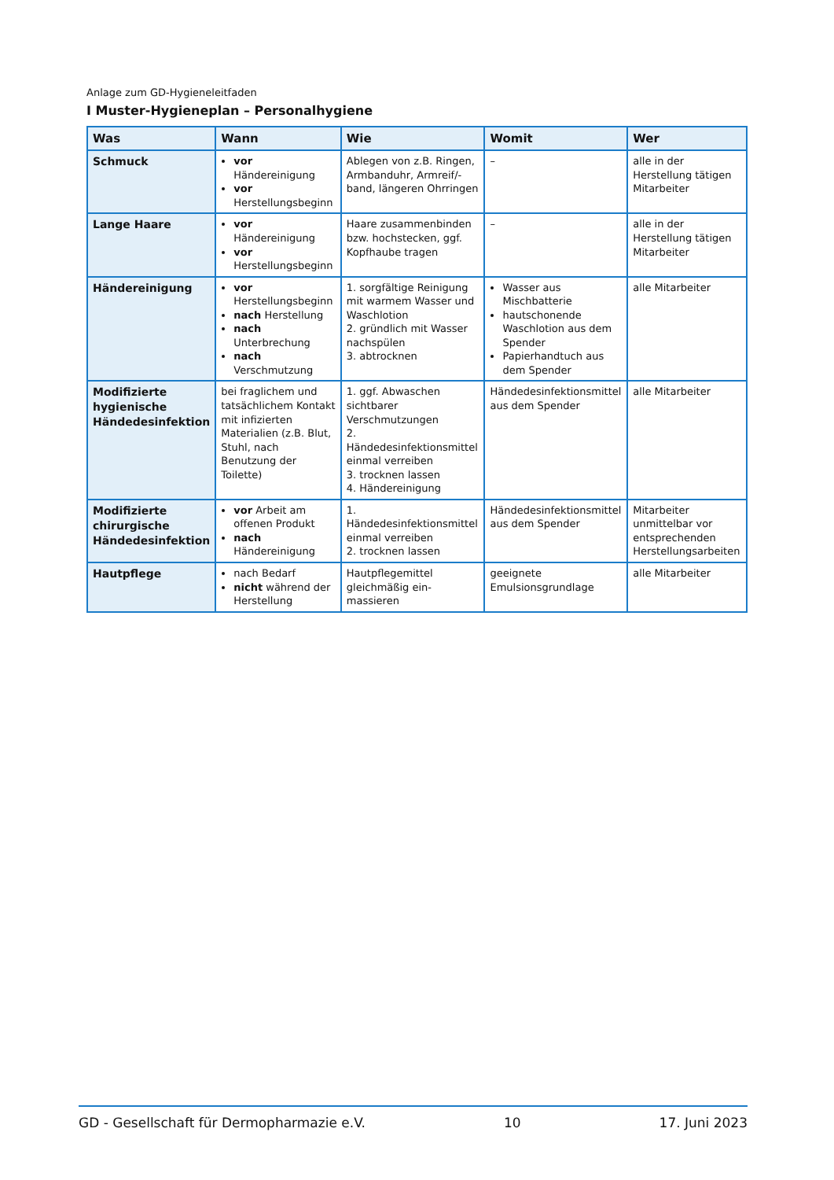Anlage zum GD-Hygieneleitfaden
I Muster-Hygieneplan – Personalhygiene
| Was | Wann | Wie | Womit | Wer |
| --- | --- | --- | --- | --- |
| Schmuck | vor Händereinigung vor Herstellungsbeginn | Ablegen von z.B. Ringen, Armbanduhr, Armreif/-band, längeren Ohrringen | – | alle in der Herstellung tätigen Mitarbeiter |
| Lange Haare | vor Händereinigung vor Herstellungsbeginn | Haare zusammenbinden bzw. hochstecken, ggf. Kopfhaube tragen | – | alle in der Herstellung tätigen Mitarbeiter |
| Händereinigung | vor Herstellungsbeginn nach Herstellung nach Unterbrechung nach Verschmutzung | 1. sorgfältige Reinigung mit warmem Wasser und Waschlotion 2. gründlich mit Wasser nachspülen 3. abtrocknen | Wasser aus Mischbatterie hautschonende Waschlotion aus dem Spender Papierhandtuch aus dem Spender | alle Mitarbeiter |
| Modifizierte hygienische Händedesinfektion | bei fraglichem und tatsächlichem Kontakt mit infizierten Materialien (z.B. Blut, Stuhl, nach Benutzung der Toilette) | 1. ggf. Abwaschen sichtbarer Verschmutzungen 2. Händedesinfektionsmittel einmal verreiben 3. trocknen lassen 4. Händereinigung | Händedesinfektionsmittel aus dem Spender | alle Mitarbeiter |
| Modifizierte chirurgische Händedesinfektion | vor Arbeit am offenen Produkt nach Händereinigung | 1. Händedesinfektionsmittel einmal verreiben 2. trocknen lassen | Händedesinfektionsmittel aus dem Spender | Mitarbeiter unmittelbar vor entsprechenden Herstellungsarbeiten |
| Hautpflege | nach Bedarf nicht während der Herstellung | Hautpflegemittel gleichmäßig ein-massieren | geeignete Emulsionsgrundlage | alle Mitarbeiter |
GD - Gesellschaft für Dermopharmazie e.V. 10 17. Juni 2023